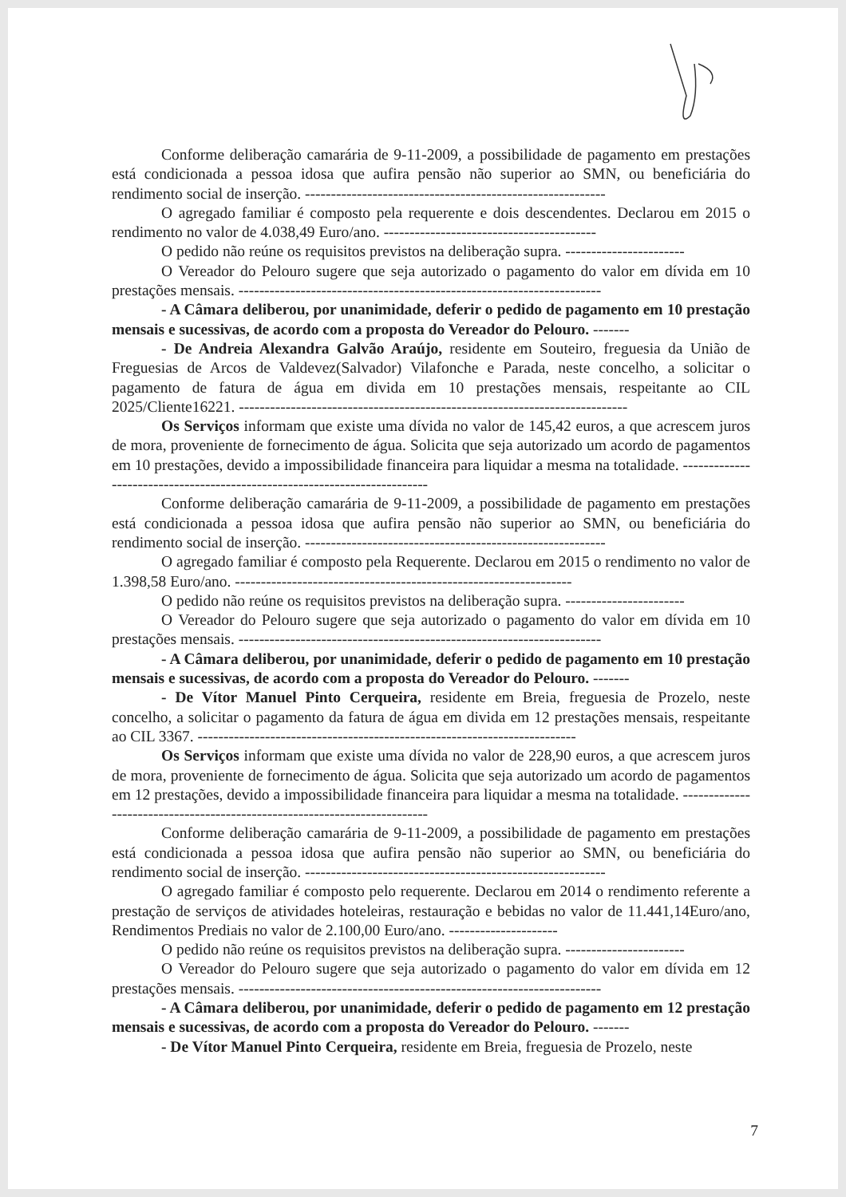Conforme deliberação camarária de 9-11-2009, a possibilidade de pagamento em prestações está condicionada a pessoa idosa que aufira pensão não superior ao SMN, ou beneficiária do rendimento social de inserção. ----------------------------------------------------------
O agregado familiar é composto pela requerente e dois descendentes. Declarou em 2015 o rendimento no valor de 4.038,49 Euro/ano. -----------------------------------------
O pedido não reúne os requisitos previstos na deliberação supra. -----------------------
O Vereador do Pelouro sugere que seja autorizado o pagamento do valor em dívida em 10 prestações mensais. ----------------------------------------------------------------------
- A Câmara deliberou, por unanimidade, deferir o pedido de pagamento em 10 prestação mensais e sucessivas, de acordo com a proposta do Vereador do Pelouro. -------
- De Andreia Alexandra Galvão Araújo, residente em Souteiro, freguesia da União de Freguesias de Arcos de Valdevez(Salvador) Vilafonche e Parada, neste concelho, a solicitar o pagamento de fatura de água em divida em 10 prestações mensais, respeitante ao CIL 2025/Cliente16221. ---------------------------------------------------------------------------
Os Serviços informam que existe uma dívida no valor de 145,42 euros, a que acrescem juros de mora, proveniente de fornecimento de água. Solicita que seja autorizado um acordo de pagamentos em 10 prestações, devido a impossibilidade financeira para liquidar a mesma na totalidade. --------------------------------------------------------------------------
Conforme deliberação camarária de 9-11-2009, a possibilidade de pagamento em prestações está condicionada a pessoa idosa que aufira pensão não superior ao SMN, ou beneficiária do rendimento social de inserção. ----------------------------------------------------------
O agregado familiar é composto pela Requerente. Declarou em 2015 o rendimento no valor de 1.398,58 Euro/ano. -----------------------------------------------------------------
O pedido não reúne os requisitos previstos na deliberação supra. -----------------------
O Vereador do Pelouro sugere que seja autorizado o pagamento do valor em dívida em 10 prestações mensais. ----------------------------------------------------------------------
- A Câmara deliberou, por unanimidade, deferir o pedido de pagamento em 10 prestação mensais e sucessivas, de acordo com a proposta do Vereador do Pelouro. -------
- De Vítor Manuel Pinto Cerqueira, residente em Breia, freguesia de Prozelo, neste concelho, a solicitar o pagamento da fatura de água em divida em 12 prestações mensais, respeitante ao CIL 3367. -------------------------------------------------------------------------
Os Serviços informam que existe uma dívida no valor de 228,90 euros, a que acrescem juros de mora, proveniente de fornecimento de água. Solicita que seja autorizado um acordo de pagamentos em 12 prestações, devido a impossibilidade financeira para liquidar a mesma na totalidade. --------------------------------------------------------------------------
Conforme deliberação camarária de 9-11-2009, a possibilidade de pagamento em prestações está condicionada a pessoa idosa que aufira pensão não superior ao SMN, ou beneficiária do rendimento social de inserção. ----------------------------------------------------------
O agregado familiar é composto pelo requerente. Declarou em 2014 o rendimento referente a prestação de serviços de atividades hoteleiras, restauração e bebidas no valor de 11.441,14Euro/ano, Rendimentos Prediais no valor de 2.100,00 Euro/ano. ---------------------
O pedido não reúne os requisitos previstos na deliberação supra. -----------------------
O Vereador do Pelouro sugere que seja autorizado o pagamento do valor em dívida em 12 prestações mensais. ----------------------------------------------------------------------
- A Câmara deliberou, por unanimidade, deferir o pedido de pagamento em 12 prestação mensais e sucessivas, de acordo com a proposta do Vereador do Pelouro. -------
- De Vítor Manuel Pinto Cerqueira, residente em Breia, freguesia de Prozelo, neste
7